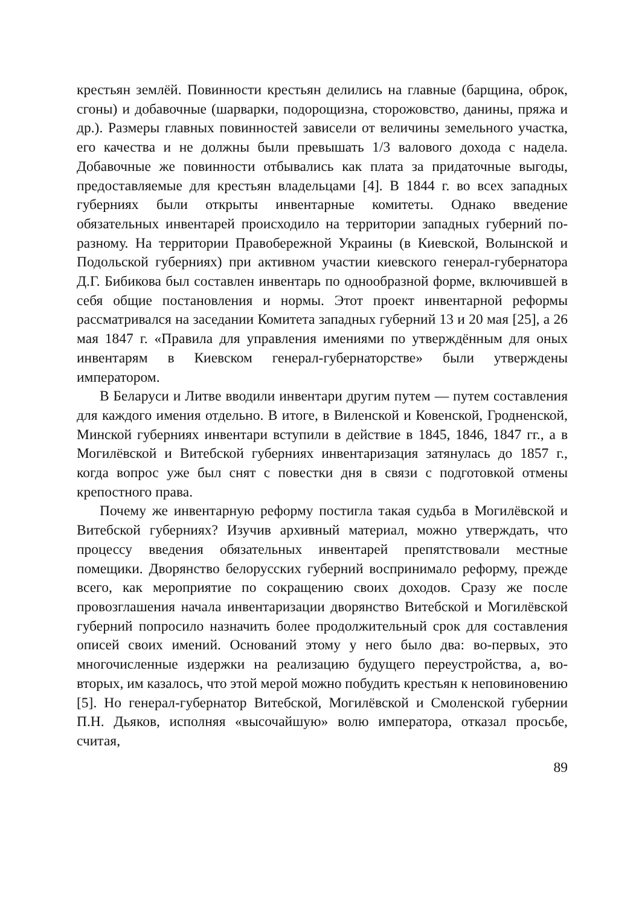крестьян землёй. Повинности крестьян делились на главные (барщина, оброк, сгоны) и добавочные (шарварки, подорощизна, сторожовство, данины, пряжа и др.). Размеры главных повинностей зависели от величины земельного участка, его качества и не должны были превышать 1/3 валового дохода с надела. Добавочные же повинности отбывались как плата за придаточные выгоды, предоставляемые для крестьян владельцами [4]. В 1844 г. во всех западных губерниях были открыты инвентарные комитеты. Однако введение обязательных инвентарей происходило на территории западных губерний по-разному. На территории Правобережной Украины (в Киевской, Волынской и Подольской губерниях) при активном участии киевского генерал-губернатора Д.Г. Бибикова был составлен инвентарь по однообразной форме, включившей в себя общие постановления и нормы. Этот проект инвентарной реформы рассматривался на заседании Комитета западных губерний 13 и 20 мая [25], а 26 мая 1847 г. «Правила для управления имениями по утверждённым для оных инвентарям в Киевском генерал-губернаторстве» были утверждены императором.
В Беларуси и Литве вводили инвентари другим путем — путем составления для каждого имения отдельно. В итоге, в Виленской и Ковенской, Гродненской, Минской губерниях инвентари вступили в действие в 1845, 1846, 1847 гг., а в Могилёвской и Витебской губерниях инвентаризация затянулась до 1857 г., когда вопрос уже был снят с повестки дня в связи с подготовкой отмены крепостного права.
Почему же инвентарную реформу постигла такая судьба в Могилёвской и Витебской губерниях? Изучив архивный материал, можно утверждать, что процессу введения обязательных инвентарей препятствовали местные помещики. Дворянство белорусских губерний воспринимало реформу, прежде всего, как мероприятие по сокращению своих доходов. Сразу же после провозглашения начала инвентаризации дворянство Витебской и Могилёвской губерний попросило назначить более продолжительный срок для составления описей своих имений. Оснований этому у него было два: во-первых, это многочисленные издержки на реализацию будущего переустройства, а, во-вторых, им казалось, что этой мерой можно побудить крестьян к неповиновению [5]. Но генерал-губернатор Витебской, Могилёвской и Смоленской губернии П.Н. Дьяков, исполняя «высочайшую» волю императора, отказал просьбе, считая,
89